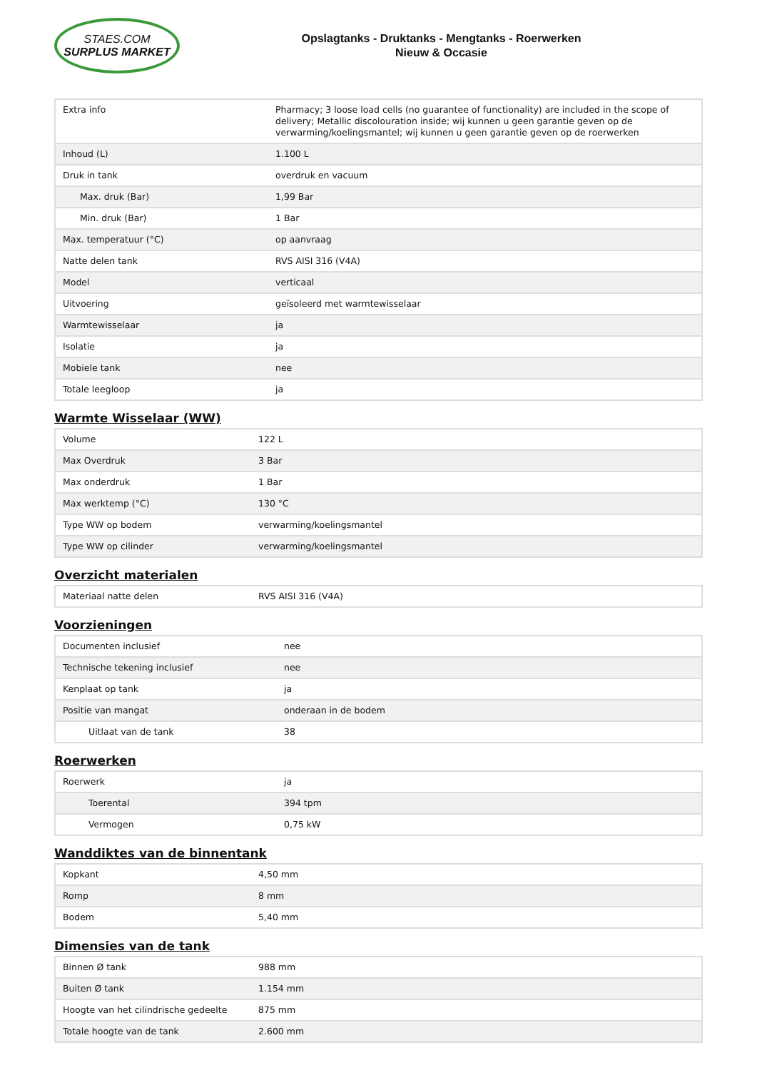STAES.COM
SURPLUS MARKET
Opslagtanks - Druktanks - Mengtanks - Roerwerken
Nieuw & Occasie
| Extra info | Pharmacy; 3 loose load cells (no guarantee of functionality) are included in the scope of delivery; Metallic discolouration inside; wij kunnen u geen garantie geven op de verwarming/koelingsmantel; wij kunnen u geen garantie geven op de roerwerken |
| Inhoud (L) | 1.100 L |
| Druk in tank | overdruk en vacuum |
| Max. druk (Bar) | 1,99 Bar |
| Min. druk (Bar) | 1 Bar |
| Max. temperatuur (°C) | op aanvraag |
| Natte delen tank | RVS AISI 316 (V4A) |
| Model | verticaal |
| Uitvoering | geïsoleerd met warmtewisselaar |
| Warmtewisselaar | ja |
| Isolatie | ja |
| Mobiele tank | nee |
| Totale leegloop | ja |
Warmte Wisselaar (WW)
| Volume | 122 L |
| Max Overdruk | 3 Bar |
| Max onderdruk | 1 Bar |
| Max werktemp (°C) | 130 °C |
| Type WW op bodem | verwarming/koelingsmantel |
| Type WW op cilinder | verwarming/koelingsmantel |
Overzicht materialen
| Materiaal natte delen | RVS AISI 316 (V4A) |
Voorzieningen
| Documenten inclusief | nee |
| Technische tekening inclusief | nee |
| Kenplaat op tank | ja |
| Positie van mangat | onderaan in de bodem |
| Uitlaat van de tank | 38 |
Roerwerken
| Roerwerk | ja |
| Toerental | 394 tpm |
| Vermogen | 0,75 kW |
Wanddiktes van de binnentank
| Kopkant | 4,50 mm |
| Romp | 8 mm |
| Bodem | 5,40 mm |
Dimensies van de tank
| Binnen Ø tank | 988 mm |
| Buiten Ø tank | 1.154 mm |
| Hoogte van het cilindrische gedeelte | 875 mm |
| Totale hoogte van de tank | 2.600 mm |